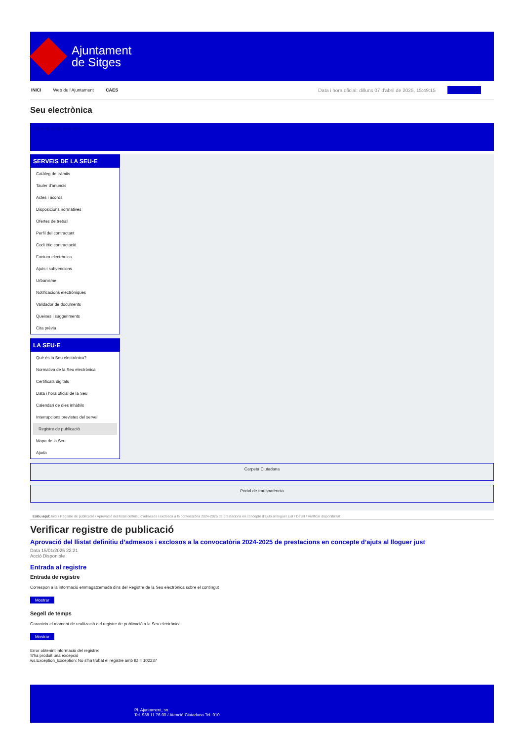Ajuntament
de Sitges
INICI Web de l'Ajuntament CAES Data i hora oficial: dilluns 07 d'abril de 2025, 15:49:15 Accessibilitat
Seu electrònica
Obtenir còpia autèntica
SERVEIS DE LA SEU-E
Catàleg de tràmits
Tauler d'anuncis
Actes i acords
Disposicions normatives
Ofertes de treball
Perfil del contractant
Codi ètic contractació
Factura electrònica
Ajuts i subvencions
Urbanisme
Notificacions electròniques
Validador de documents
Queixes i suggeriments
Cita prèvia
LA SEU-E
Què és la Seu electrònica?
Normativa de la Seu electrònica
Certificats digitals
Data i hora oficial de la Seu
Calendari de dies inhàbils
Interrupcions previstes del servei
Registre de publicació
Mapa de la Seu
Ajuda
Carpeta Ciutadana
Portal de transparència
Esteu aquí: Inici / Registre de publicació / Aprovació del llistat definitiu d'admesos i exclosos a la convocatòria 2024-2025 de prestacions en concepte d'ajuts al lloguer just / Detall / Verificar disponibilitat
Verificar registre de publicació
Aprovació del llistat definitiu d’admesos i exclosos a la convocatòria 2024-2025 de prestacions en concepte d’ajuts al lloguer just
Data 15/01/2025 22:21
Acció Disponible
Entrada al registre
Entrada de registre
Correspon a la informació emmagatzemada dins del Registre de la Seu electrònica sobre el contingut
Mostrar
Segell de temps
Garanteix el moment de realització del registre de publicació a la Seu electrònica
Mostrar
Error obtenint informació del registre:
S'ha produit una excepció
ws.Exception_Exception: No s'ha trobat el registre amb ID = 102237
Pl. Ajuntament, sn.
Tel. 938 11 76 00 / Atenció Ciutadana Tel. 010